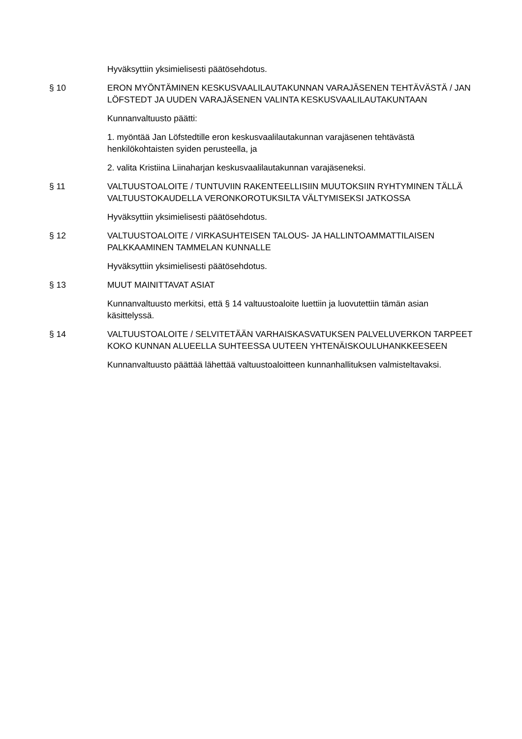Hyväksyttiin yksimielisesti päätösehdotus.
§ 10 ERON MYÖNTÄMINEN KESKUSVAALILAUTAKUNNAN VARAJÄSENEN TEHTÄVÄSTÄ / JAN LÖFSTEDT JA UUDEN VARAJÄSENEN VALINTA KESKUSVAALILAUTAKUNTAAN
Kunnanvaltuusto päätti:
1. myöntää Jan Löfstedtille eron keskusvaalilautakunnan varajäsenen tehtävästä henkilökohtaisten syiden perusteella, ja
2. valita Kristiina Liinaharjan keskusvaalilautakunnan varajäseneksi.
§ 11 VALTUUSTOALOITE / TUNTUVIIN RAKENTEELLISIIN MUUTOKSIIN RYHTYMINEN TÄLLÄ VALTUUSTOKAUDELLA VERONKOROTUKSILTA VÄLTYMISEKSI JATKOSSA
Hyväksyttiin yksimielisesti päätösehdotus.
§ 12 VALTUUSTOALOITE / VIRKASUHTEISEN TALOUS- JA HALLINTOAMMATTILAISEN PALKKAAMINEN TAMMELAN KUNNALLE
Hyväksyttiin yksimielisesti päätösehdotus.
§ 13 MUUT MAINITTAVAT ASIAT
Kunnanvaltuusto merkitsi, että § 14 valtuustoaloite luettiin ja luovutettiin tämän asian käsittelyssä.
§ 14 VALTUUSTOALOITE / SELVITETÄÄN VARHAISKASVATUKSEN PALVELUVERKON TARPEET KOKO KUNNAN ALUEELLA SUHTEESSA UUTEEN YHTENÄISKOULUHANKKEESEEN
Kunnanvaltuusto päättää lähettää valtuustoaloitteen kunnanhallituksen valmisteltavaksi.